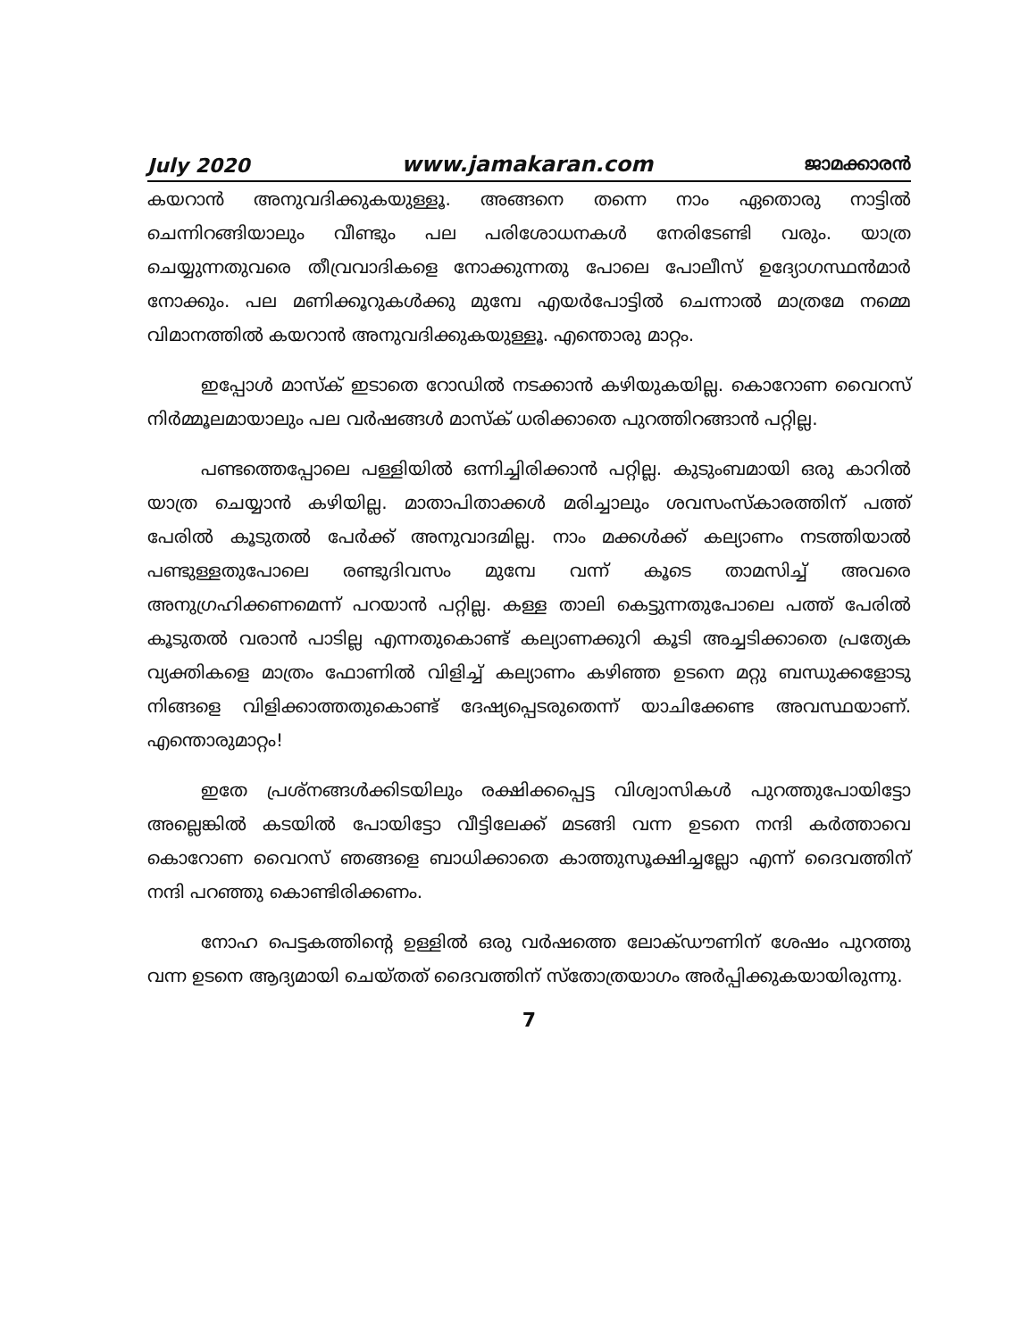July 2020 www.jamakaran.com ജാമക്കാരൻ
കയറാൻ അനുവദിക്കുകയുള്ളൂ. അങ്ങനെ തന്നെ നാം ഏതൊരു നാട്ടിൽ ചെന്നിറങ്ങിയാലും വീണ്ടും പല പരിശോധനകൾ നേരിടേണ്ടി വരും. യാത്ര ചെയ്യുന്നതുവരെ തീവ്രവാദികളെ നോക്കുന്നതു പോലെ പോലീസ് ഉദ്യോഗസ്ഥൻമാർ നോക്കും. പല മണിക്കൂറുകൾക്കു മുമ്പേ എയർപോട്ടിൽ ചെന്നാൽ മാത്രമേ നമ്മെ വിമാനത്തിൽ കയറാൻ അനുവദിക്കുകയുള്ളൂ. എന്തൊരു മാറ്റം.
ഇപ്പോൾ മാസ്ക് ഇടാതെ റോഡിൽ നടക്കാൻ കഴിയുകയില്ല. കൊറോണ വൈറസ് നിർമ്മൂലമായാലും പല വർഷങ്ങൾ മാസ്ക് ധരിക്കാതെ പുറത്തിറങ്ങാൻ പറ്റില്ല.
പണ്ടത്തെപ്പോലെ പള്ളിയിൽ ഒന്നിച്ചിരിക്കാൻ പറ്റില്ല. കുടുംബമായി ഒരു കാറിൽ യാത്ര ചെയ്യാൻ കഴിയില്ല. മാതാപിതാക്കൾ മരിച്ചാലും ശവസംസ്കാരത്തിന് പത്ത് പേരിൽ കൂടുതൽ പേർക്ക് അനുവാദമില്ല. നാം മക്കൾക്ക് കല്യാണം നടത്തിയാൽ പണ്ടുള്ളതുപോലെ രണ്ടുദിവസം മുമ്പേ വന്ന് കൂടെ താമസിച്ച് അവരെ അനുഗ്രഹിക്കണമെന്ന് പറയാൻ പറ്റില്ല. കള്ള താലി കെട്ടുന്നതുപോലെ പത്ത് പേരിൽ കൂടുതൽ വരാൻ പാടില്ല എന്നതുകൊണ്ട് കല്യാണക്കുറി കൂടി അച്ചടിക്കാതെ പ്രത്യേക വ്യക്തികളെ മാത്രം ഫോണിൽ വിളിച്ച് കല്യാണം കഴിഞ്ഞ ഉടനെ മറ്റു ബന്ധുക്കളോടു നിങ്ങളെ വിളിക്കാത്തതുകൊണ്ട് ദേഷ്യപ്പെടരുതെന്ന് യാചിക്കേണ്ട അവസ്ഥയാണ്. എന്തൊരുമാറ്റം!
ഇതേ പ്രശ്നങ്ങൾക്കിടയിലും രക്ഷിക്കപ്പെട്ട വിശ്വാസികൾ പുറത്തുപോയിട്ടോ അല്ലെങ്കിൽ കടയിൽ പോയിട്ടോ വീട്ടിലേക്ക് മടങ്ങി വന്ന ഉടനെ നന്ദി കർത്താവെ കൊറോണ വൈറസ് ഞങ്ങളെ ബാധിക്കാതെ കാത്തുസൂക്ഷിച്ചല്ലോ എന്ന് ദൈവത്തിന് നന്ദി പറഞ്ഞു കൊണ്ടിരിക്കണം.
നോഹ പെട്ടകത്തിന്റെ ഉള്ളിൽ ഒരു വർഷത്തെ ലോക്ഡൗണിന് ശേഷം പുറത്തു വന്ന ഉടനെ ആദ്യമായി ചെയ്തത് ദൈവത്തിന് സ്തോത്രയാഗം അർപ്പിക്കുകയായിരുന്നു.
7